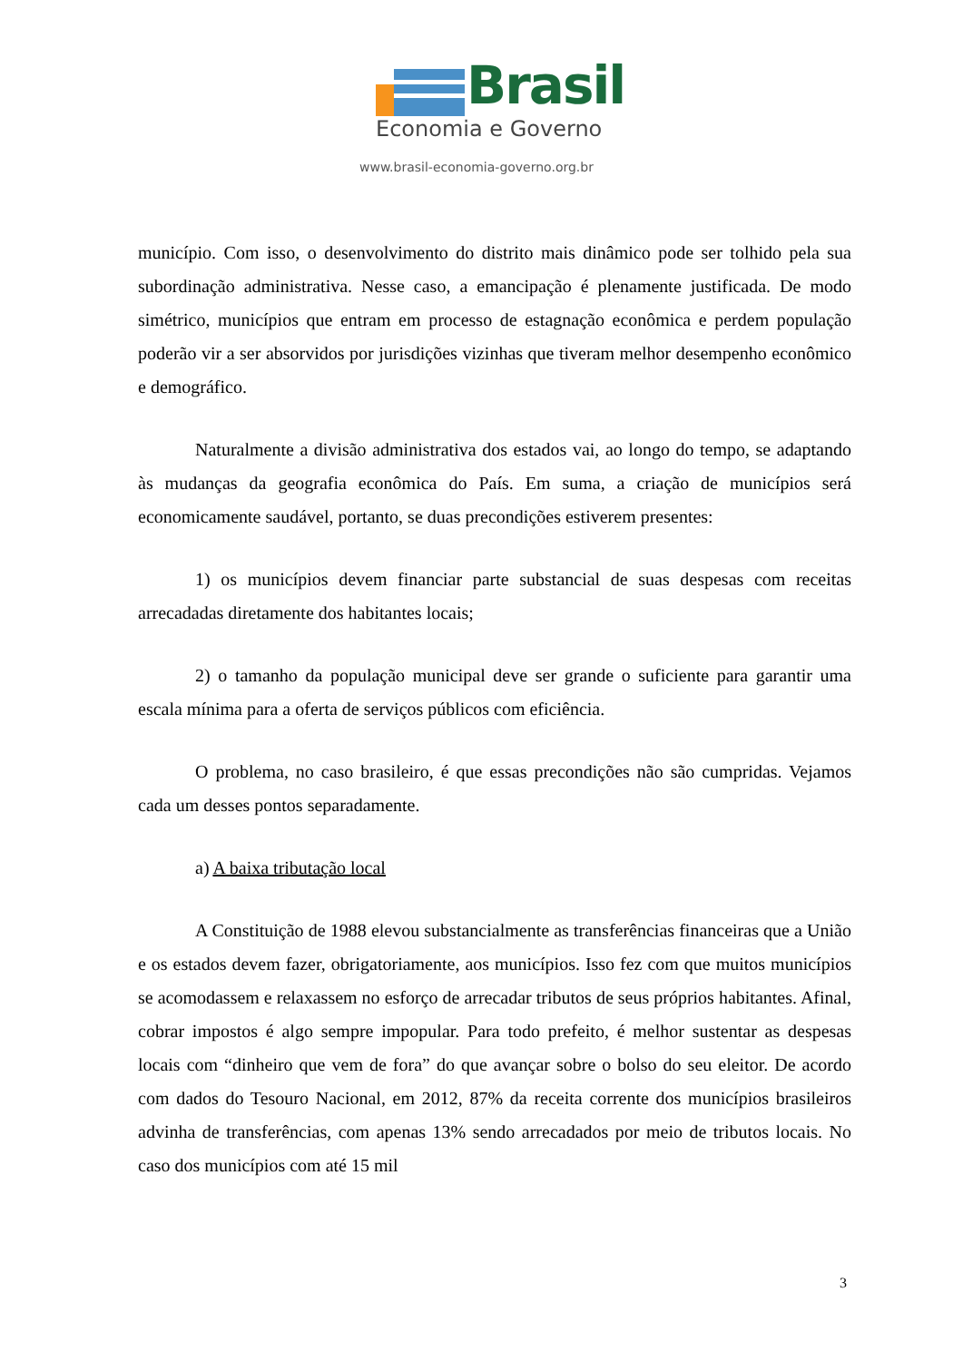Brasil
Economia e Governo
www.brasil-economia-governo.org.br
município. Com isso, o desenvolvimento do distrito mais dinâmico pode ser tolhido pela sua subordinação administrativa. Nesse caso, a emancipação é plenamente justificada. De modo simétrico, municípios que entram em processo de estagnação econômica e perdem população poderão vir a ser absorvidos por jurisdições vizinhas que tiveram melhor desempenho econômico e demográfico.
Naturalmente a divisão administrativa dos estados vai, ao longo do tempo, se adaptando às mudanças da geografia econômica do País. Em suma, a criação de municípios será economicamente saudável, portanto, se duas precondições estiverem presentes:
1) os municípios devem financiar parte substancial de suas despesas com receitas arrecadadas diretamente dos habitantes locais;
2) o tamanho da população municipal deve ser grande o suficiente para garantir uma escala mínima para a oferta de serviços públicos com eficiência.
O problema, no caso brasileiro, é que essas precondições não são cumpridas. Vejamos cada um desses pontos separadamente.
a) A baixa tributação local
A Constituição de 1988 elevou substancialmente as transferências financeiras que a União e os estados devem fazer, obrigatoriamente, aos municípios. Isso fez com que muitos municípios se acomodassem e relaxassem no esforço de arrecadar tributos de seus próprios habitantes. Afinal, cobrar impostos é algo sempre impopular. Para todo prefeito, é melhor sustentar as despesas locais com “dinheiro que vem de fora” do que avançar sobre o bolso do seu eleitor. De acordo com dados do Tesouro Nacional, em 2012, 87% da receita corrente dos municípios brasileiros advinha de transferências, com apenas 13% sendo arrecadados por meio de tributos locais. No caso dos municípios com até 15 mil
3